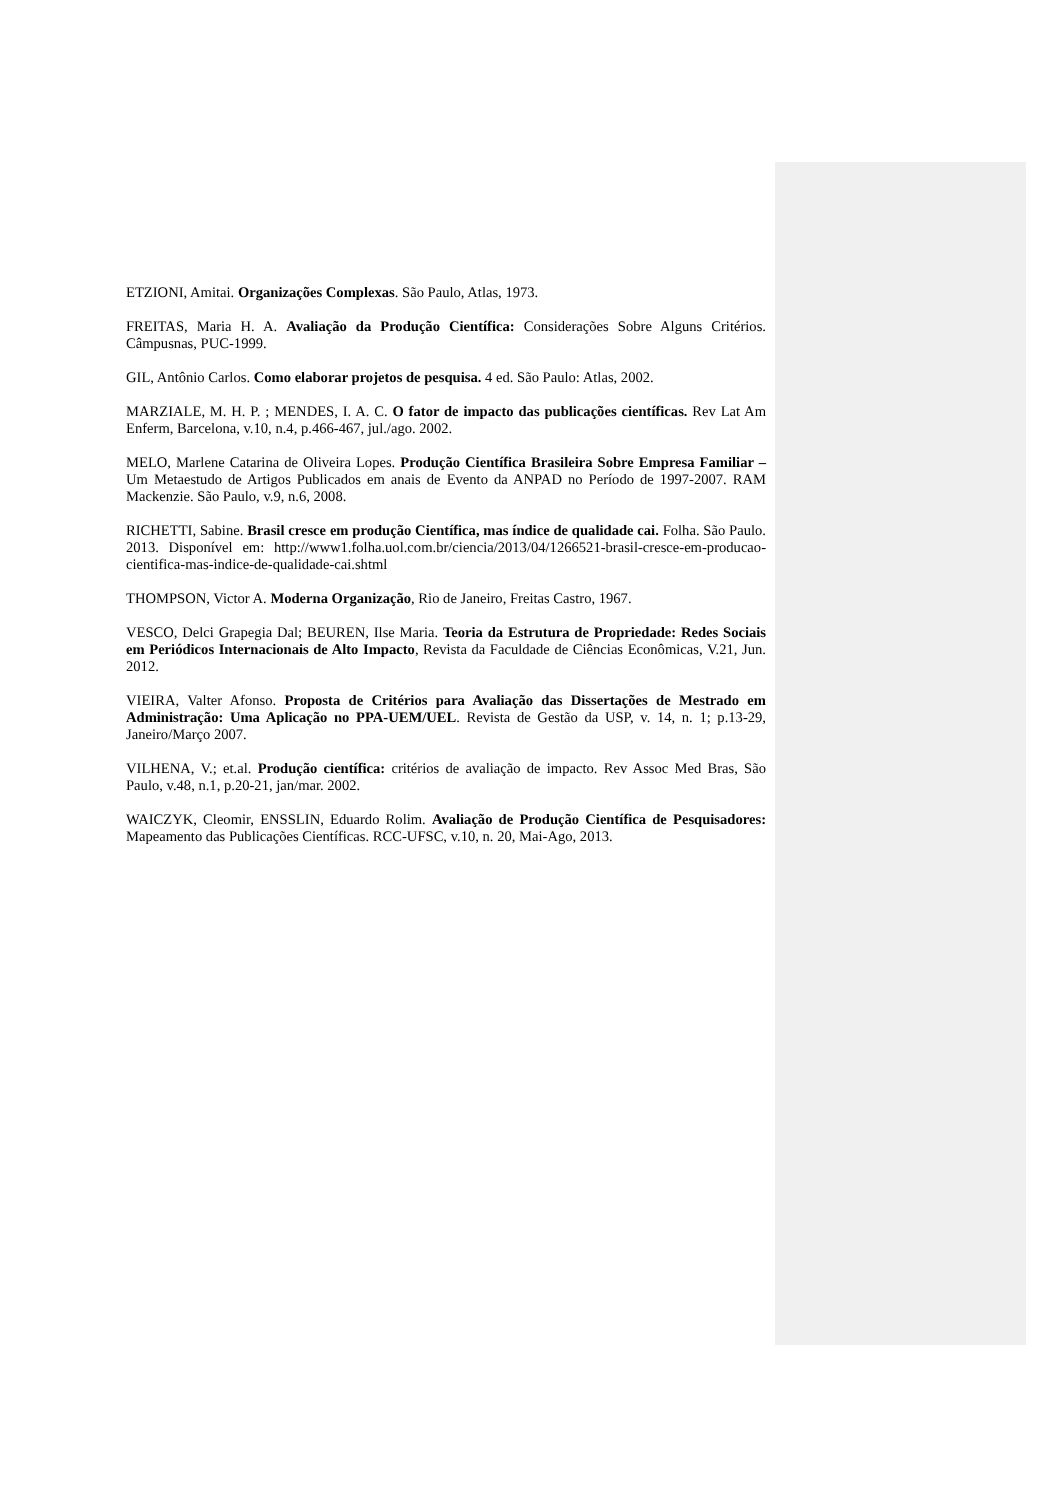ETZIONI, Amitai. Organizações Complexas. São Paulo, Atlas, 1973.
FREITAS, Maria H. A. Avaliação da Produção Científica: Considerações Sobre Alguns Critérios. Câmpusnas, PUC-1999.
GIL, Antônio Carlos. Como elaborar projetos de pesquisa. 4 ed. São Paulo: Atlas, 2002.
MARZIALE, M. H. P. ; MENDES, I. A. C. O fator de impacto das publicações científicas. Rev Lat Am Enferm, Barcelona, v.10, n.4, p.466-467, jul./ago. 2002.
MELO, Marlene Catarina de Oliveira Lopes. Produção Científica Brasileira Sobre Empresa Familiar – Um Metaestudo de Artigos Publicados em anais de Evento da ANPAD no Período de 1997-2007. RAM Mackenzie. São Paulo, v.9, n.6, 2008.
RICHETTI, Sabine. Brasil cresce em produção Científica, mas índice de qualidade cai. Folha. São Paulo. 2013. Disponível em: http://www1.folha.uol.com.br/ciencia/2013/04/1266521-brasil-cresce-em-producao-cientifica-mas-indice-de-qualidade-cai.shtml
THOMPSON, Victor A. Moderna Organização, Rio de Janeiro, Freitas Castro, 1967.
VESCO, Delci Grapegia Dal; BEUREN, Ilse Maria. Teoria da Estrutura de Propriedade: Redes Sociais em Periódicos Internacionais de Alto Impacto, Revista da Faculdade de Ciências Econômicas, V.21, Jun. 2012.
VIEIRA, Valter Afonso. Proposta de Critérios para Avaliação das Dissertações de Mestrado em Administração: Uma Aplicação no PPA-UEM/UEL. Revista de Gestão da USP, v. 14, n. 1; p.13-29, Janeiro/Março 2007.
VILHENA, V.; et.al. Produção científica: critérios de avaliação de impacto. Rev Assoc Med Bras, São Paulo, v.48, n.1, p.20-21, jan/mar. 2002.
WAICZYK, Cleomir, ENSSLIN, Eduardo Rolim. Avaliação de Produção Científica de Pesquisadores: Mapeamento das Publicações Científicas. RCC-UFSC, v.10, n. 20, Mai-Ago, 2013.